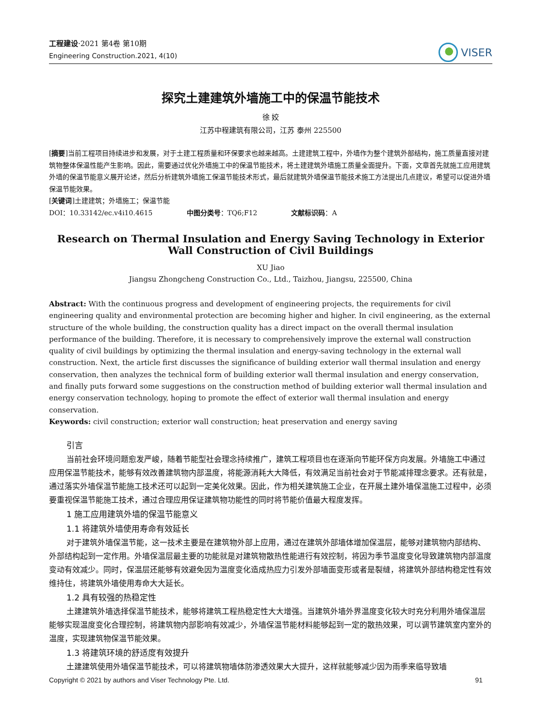工程建设·2021 第4卷 第10期
Engineering Construction.2021, 4(10)
VISER
探究土建建筑外墙施工中的保温节能技术
徐 姣
江苏中程建筑有限公司，江苏 泰州 225500
[摘要]当前工程项目持续进步和发展，对于土建工程质量和环保要求也越来越高。土建建筑工程中，外墙作为整个建筑外部结构，施工质量直接对建筑物整体保温性能产生影响。因此，需要通过优化外墙施工中的保温节能技术，将土建建筑外墙施工质量全面提升。下面，文章首先就施工应用建筑外墙的保温节能意义展开论述，然后分析建筑外墙施工保温节能技术形式，最后就建筑外墙保温节能技术施工方法提出几点建议，希望可以促进外墙保温节能效果。
[关键词]土建建筑；外墙施工；保温节能
DOI：10.33142/ec.v4i10.4615 中图分类号：TQ6;F12 文献标识码：A
Research on Thermal Insulation and Energy Saving Technology in Exterior Wall Construction of Civil Buildings
XU Jiao
Jiangsu Zhongcheng Construction Co., Ltd., Taizhou, Jiangsu, 225500, China
Abstract: With the continuous progress and development of engineering projects, the requirements for civil engineering quality and environmental protection are becoming higher and higher. In civil engineering, as the external structure of the whole building, the construction quality has a direct impact on the overall thermal insulation performance of the building. Therefore, it is necessary to comprehensively improve the external wall construction quality of civil buildings by optimizing the thermal insulation and energy-saving technology in the external wall construction. Next, the article first discusses the significance of building exterior wall thermal insulation and energy conservation, then analyzes the technical form of building exterior wall thermal insulation and energy conservation, and finally puts forward some suggestions on the construction method of building exterior wall thermal insulation and energy conservation technology, hoping to promote the effect of exterior wall thermal insulation and energy conservation.
Keywords: civil construction; exterior wall construction; heat preservation and energy saving
引言
当前社会环境问题愈发严峻，随着节能型社会理念持续推广，建筑工程项目也在逐渐向节能环保方向发展。外墙施工中通过应用保温节能技术，能够有效改善建筑物内部温度，将能源消耗大大降低，有效满足当前社会对于节能减排理念要求。还有就是，通过落实外墙保温节能施工技术还可以起到一定美化效果。因此，作为相关建筑施工企业，在开展土建外墙保温施工过程中，必须要重视保温节能施工技术，通过合理应用保证建筑物功能性的同时将节能价值最大程度发挥。
1 施工应用建筑外墙的保温节能意义
1.1 将建筑外墙使用寿命有效延长
对于建筑外墙保温节能，这一技术主要是在建筑物外部上应用，通过在建筑外部墙体增加保温层，能够对建筑物内部结构、外部结构起到一定作用。外墙保温层最主要的功能就是对建筑物散热性能进行有效控制，将因为季节温度变化导致建筑物内部温度变动有效减少。同时，保温层还能够有效避免因为温度变化造成热应力引发外部墙面变形或者是裂缝，将建筑外部结构稳定性有效维持住，将建筑外墙使用寿命大大延长。
1.2 具有较强的热稳定性
土建建筑外墙选择保温节能技术，能够将建筑工程热稳定性大大增强。当建筑外墙外界温度变化较大时充分利用外墙保温层能够实现温度变化合理控制，将建筑物内部影响有效减少，外墙保温节能材料能够起到一定的散热效果，可以调节建筑室内室外的温度，实现建筑物保温节能效果。
1.3 将建筑环境的舒适度有效提升
土建建筑使用外墙保温节能技术，可以将建筑物墙体防渗透效果大大提升，这样就能够减少因为雨季来临导致墙
Copyright © 2021 by authors and Viser Technology Pte. Ltd. 91